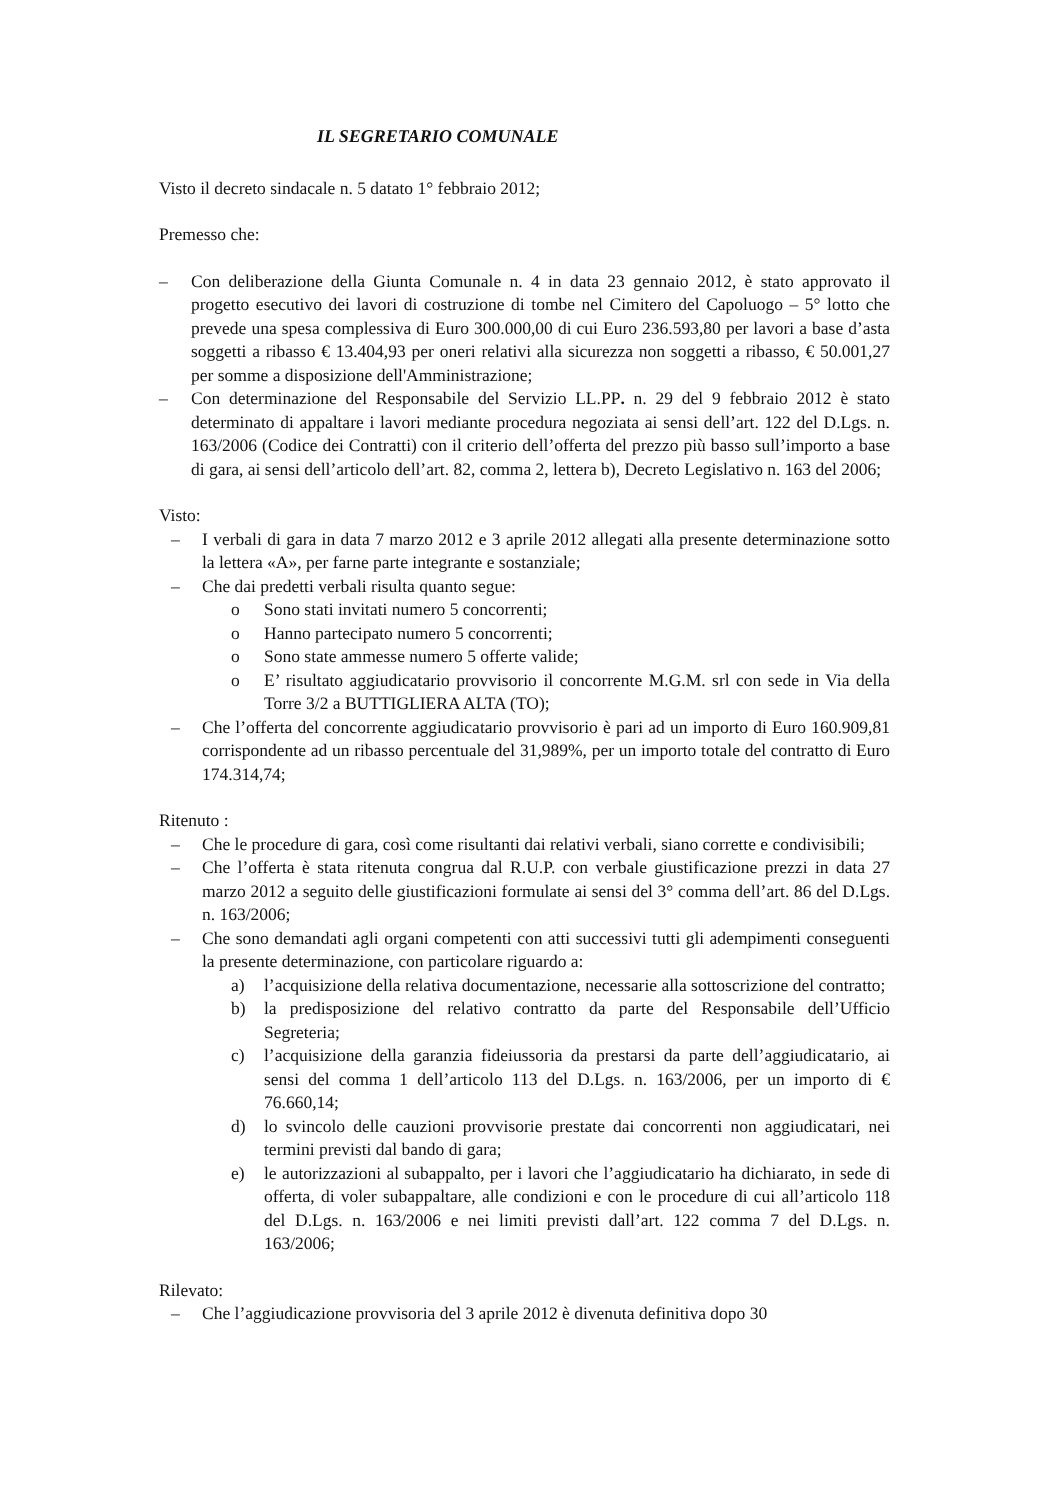IL SEGRETARIO COMUNALE
Visto il decreto sindacale n. 5 datato 1° febbraio 2012;
Premesso che:
– Con deliberazione della Giunta Comunale n. 4 in data 23 gennaio 2012, è stato approvato il progetto esecutivo dei lavori di costruzione di tombe nel Cimitero del Capoluogo – 5° lotto che prevede una spesa complessiva di Euro 300.000,00 di cui Euro 236.593,80 per lavori a base d’asta soggetti a ribasso € 13.404,93 per oneri relativi alla sicurezza non soggetti a ribasso, € 50.001,27 per somme a disposizione dell'Amministrazione;
– Con determinazione del Responsabile del Servizio LL.PP. n. 29 del 9 febbraio 2012 è stato determinato di appaltare i lavori mediante procedura negoziata ai sensi dell’art. 122 del D.Lgs. n. 163/2006 (Codice dei Contratti) con il criterio dell’offerta del prezzo più basso sull’importo a base di gara, ai sensi dell’articolo dell’art. 82, comma 2, lettera b), Decreto Legislativo n. 163 del 2006;
Visto:
– I verbali di gara in data 7 marzo 2012 e 3 aprile 2012 allegati alla presente determinazione sotto la lettera «A», per farne parte integrante e sostanziale;
– Che dai predetti verbali risulta quanto segue:
o Sono stati invitati numero 5 concorrenti;
o Hanno partecipato numero 5 concorrenti;
o Sono state ammesse numero 5 offerte valide;
o E’ risultato aggiudicatario provvisorio il concorrente M.G.M. srl con sede in Via della Torre 3/2 a BUTTIGLIERA ALTA (TO);
– Che l’offerta del concorrente aggiudicatario provvisorio è pari ad un importo di Euro 160.909,81 corrispondente ad un ribasso percentuale del 31,989%, per un importo totale del contratto di Euro 174.314,74;
Ritenuto :
– Che le procedure di gara, così come risultanti dai relativi verbali, siano corrette e condivisibili;
– Che l’offerta è stata ritenuta congrua dal R.U.P. con verbale giustificazione prezzi in data 27 marzo 2012 a seguito delle giustificazioni formulate ai sensi del 3° comma dell’art. 86 del D.Lgs. n. 163/2006;
– Che sono demandati agli organi competenti con atti successivi tutti gli adempimenti conseguenti la presente determinazione, con particolare riguardo a:
a) l’acquisizione della relativa documentazione, necessarie alla sottoscrizione del contratto;
b) la predisposizione del relativo contratto da parte del Responsabile dell’Ufficio Segreteria;
c) l’acquisizione della garanzia fideiussoria da prestarsi da parte dell’aggiudicatario, ai sensi del comma 1 dell’articolo 113 del D.Lgs. n. 163/2006, per un importo di € 76.660,14;
d) lo svincolo delle cauzioni provvisorie prestate dai concorrenti non aggiudicatari, nei termini previsti dal bando di gara;
e) le autorizzazioni al subappalto, per i lavori che l’aggiudicatario ha dichiarato, in sede di offerta, di voler subappaltare, alle condizioni e con le procedure di cui all’articolo 118 del D.Lgs. n. 163/2006 e nei limiti previsti dall’art. 122 comma 7 del D.Lgs. n. 163/2006;
Rilevato:
– Che l’aggiudicazione provvisoria del 3 aprile 2012 è divenuta definitiva dopo 30